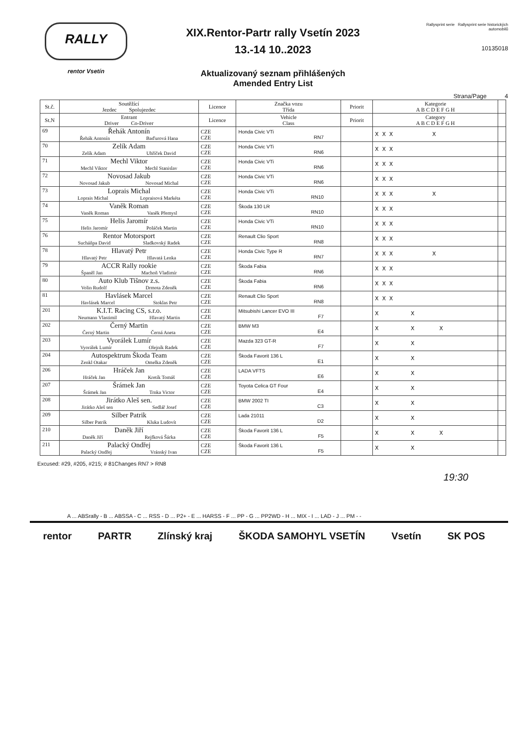RALLY
rentor Vsetín
XIX.Rentor-Partr rally Vsetín 2023
13.-14 10..2023
Aktualizovaný seznam přihlášených
Amended Entry List
Rallysprint serie Rallysprint serie historických automobilů
10135018
Strana/Page 4
| St.č. | Soutěžící Jezdec Spolujezdec | Licence | Značka vozu Třída | Priorit | Kategorie A B C D E F G H | |
| --- | --- | --- | --- | --- | --- | --- |
| St.N | Entrant Driver Co-Driver | Licence | Vehicle Class | Priorit | Category A B C D E F G H | |
| 69 | Řehák Antonín Řehák Antonín Baďurová Hana | CZE CZE | Honda Civic VTi RN7 | | X X X X | |
| 70 | Zelík Adam Zelík Adam Uhříček David | CZE CZE | Honda Civic VTi RN6 | | X X X | |
| 71 | Mechl Viktor Mechl Viktor Mechl Stanislav | CZE CZE | Honda Civic VTi RN6 | | X X X | |
| 72 | Novosad Jakub Novosad Jakub Novosad Michal | CZE CZE | Honda Civic VTi RN6 | | X X X | |
| 73 | Loprais Michal Loprais Michal Lopraisová Markéta | CZE CZE | Honda Civic VTi RN10 | | X X X X | |
| 74 | Vaněk Roman Vaněk Roman Vaněk Přemysl | CZE CZE | Škoda 130 LR RN10 | | X X X | |
| 75 | Helis Jaromír Helis Jaromír Poláček Martin | CZE CZE | Honda Civic VTi RN10 | | X X X | |
| 76 | Rentor Motorsport Sucháňpa David Sladkovský Radek | CZE CZE | Renault Clio Sport RN8 | | X X X | |
| 78 | Hlavatý Petr Hlavatý Petr Hlavatá Lenka | CZE CZE | Honda Civic Type R RN7 | | X X X X | |
| 79 | ACCR Rally rookie Španěl Jan Machoň Vladimír | CZE CZE | Škoda Fabia RN6 | | X X X | |
| 80 | Auto Klub Tišnov z.s. Volin Rudolf Drmota Zdeněk | CZE CZE | Škoda Fabia RN6 | | X X X | |
| 81 | Havlásek Marcel Havlásek Marcel Stoklas Petr | CZE CZE | Renault Clio Sport RN8 | | X X X | |
| 201 | K.I.T. Racing CS, s.r.o. Neumann Vlastimil Hlavatý Martin | CZE CZE | Mitsubishi Lancer EVO III F7 | | X X | |
| 202 | Černý Martin Černý Martin Černá Aneta | CZE CZE | BMW M3 E4 | | X X X | |
| 203 | Vyorálek Lumír Vyorálek Lumír Olejník Radek | CZE CZE | Mazda 323 GT-R F7 | | X X | |
| 204 | Autospektrum Škoda Team Zenkl Otakar Omelka Zdeněk | CZE CZE | Škoda Favorit 136 L E1 | | X X | |
| 206 | Hráček Jan Hráček Jan Kretík Tomáš | CZE CZE | LADA VFTS E6 | | X X | |
| 207 | Šrámek Jan Šrámek Jan Trnka Victor | CZE CZE | Toyota Celica GT Four E4 | | X X | |
| 208 | Jirátko Aleš sen. Jirátko Aleš sen Sedlář Josef | CZE CZE | BMW 2002 TI C3 | | X X | |
| 209 | Silber Patrik Silber Patrik Kluka Ludovít | CZE CZE | Lada 21011 D2 | | X X | |
| 210 | Daněk Jiří Daněk Jiří Rejfková Šárka | CZE CZE | Škoda Favorit 136 L F5 | | X X X | |
| 211 | Palacký Ondřej Palacký Ondřej Vránský Ivan | CZE CZE | Škoda Favorit 136 L F5 | | X X | |
Excused: #29, #205, #215; # 81Changes RN7 > RN8
19:30
A ... ABSrally - B ... ABSSA - C ... RSS - D ... P2+ - E ... HARSS - F ... PP - G ... PP2WD - H ... MIX - I ... LAD - J ... PM - -
rentor PARTR Zlínský kraj ŠKODA SAMOHYL VSETÍN Vsetín SK POS